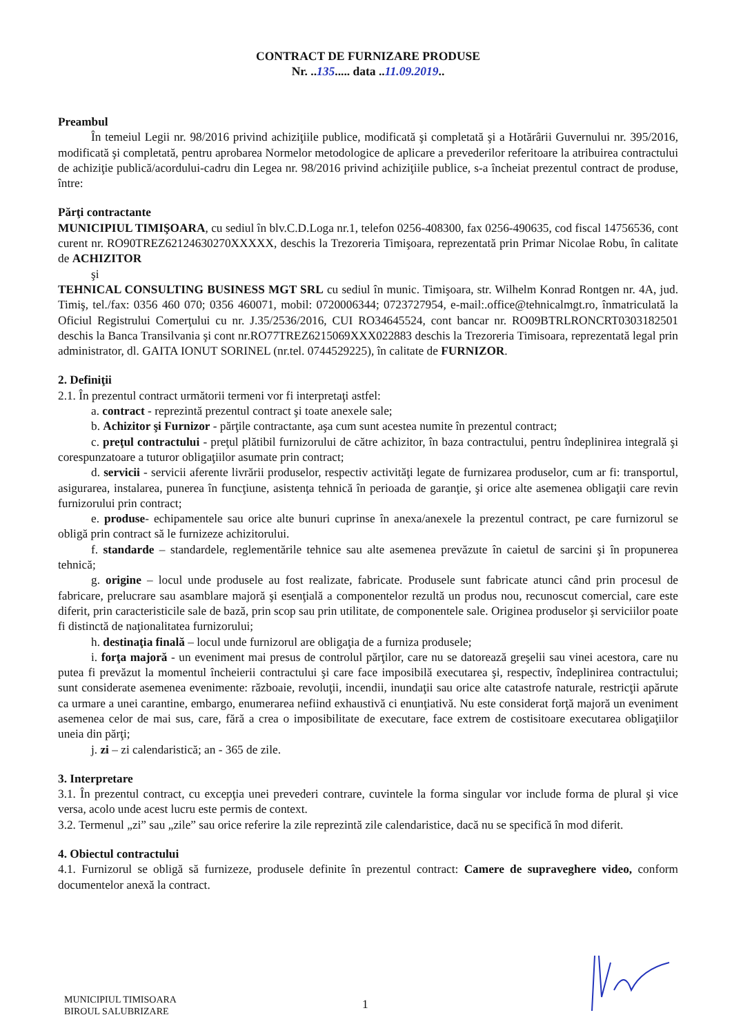CONTRACT DE FURNIZARE PRODUSE
Nr. ..135..... data ..11.09.2019..
Preambul
În temeiul Legii nr. 98/2016 privind achiziţiile publice, modificată şi completată şi a Hotărârii Guvernului nr. 395/2016, modificată şi completată, pentru aprobarea Normelor metodologice de aplicare a prevederilor referitoare la atribuirea contractului de achiziţie publică/acordului-cadru din Legea nr. 98/2016 privind achiziţiile publice, s-a încheiat prezentul contract de produse, între:
Părţi contractante
MUNICIPIUL TIMIŞOARA, cu sediul în blv.C.D.Loga nr.1, telefon 0256-408300, fax 0256-490635, cod fiscal 14756536, cont curent nr. RO90TREZ62124630270XXXXX, deschis la Trezoreria Timişoara, reprezentată prin Primar Nicolae Robu, în calitate de ACHIZITOR
şi
TEHNICAL CONSULTING BUSINESS MGT SRL cu sediul în munic. Timişoara, str. Wilhelm Konrad Rontgen nr. 4A, jud. Timiş, tel./fax: 0356 460 070; 0356 460071, mobil: 0720006344; 0723727954, e-mail:.office@tehnicalmgt.ro, înmatriculată la Oficiul Registrului Comerţului cu nr. J.35/2536/2016, CUI RO34645524, cont bancar nr. RO09BTRLRONCRT0303182501 deschis la Banca Transilvania şi cont nr.RO77TREZ6215069XXX022883 deschis la Trezoreria Timisoara, reprezentată legal prin administrator, dl. GAITA IONUT SORINEL (nr.tel. 0744529225), în calitate de FURNIZOR.
2. Definiţii
2.1. În prezentul contract următorii termeni vor fi interpretaţi astfel:
a. contract - reprezintă prezentul contract şi toate anexele sale;
b. Achizitor şi Furnizor - părţile contractante, aşa cum sunt acestea numite în prezentul contract;
c. preţul contractului - preţul plătibil furnizorului de către achizitor, în baza contractului, pentru îndeplinirea integrală şi corespunzatoare a tuturor obligaţiilor asumate prin contract;
d. servicii - servicii aferente livrării produselor, respectiv activităţi legate de furnizarea produselor, cum ar fi: transportul, asigurarea, instalarea, punerea în funcţiune, asistenţa tehnică în perioada de garanţie, şi orice alte asemenea obligaţii care revin furnizorului prin contract;
e. produse- echipamentele sau orice alte bunuri cuprinse în anexa/anexele la prezentul contract, pe care furnizorul se obligă prin contract să le furnizeze achizitorului.
f. standarde – standardele, reglementările tehnice sau alte asemenea prevăzute în caietul de sarcini şi în propunerea tehnică;
g. origine – locul unde produsele au fost realizate, fabricate. Produsele sunt fabricate atunci când prin procesul de fabricare, prelucrare sau asamblare majoră şi esenţială a componentelor rezultă un produs nou, recunoscut comercial, care este diferit, prin caracteristicile sale de bază, prin scop sau prin utilitate, de componentele sale. Originea produselor şi serviciilor poate fi distinctă de naţionalitatea furnizorului;
h. destinaţia finală – locul unde furnizorul are obligaţia de a furniza produsele;
i. forţa majoră - un eveniment mai presus de controlul părţilor, care nu se datorează greşelii sau vinei acestora, care nu putea fi prevăzut la momentul încheierii contractului şi care face imposibilă executarea şi, respectiv, îndeplinirea contractului; sunt considerate asemenea evenimente: războaie, revoluţii, incendii, inundaţii sau orice alte catastrofe naturale, restricţii apărute ca urmare a unei carantine, embargo, enumerarea nefiind exhaustivă ci enunţiativă. Nu este considerat forţă majoră un eveniment asemenea celor de mai sus, care, fără a crea o imposibilitate de executare, face extrem de costisitoare executarea obligaţiilor uneia din părţi;
j. zi – zi calendaristică; an - 365 de zile.
3. Interpretare
3.1. În prezentul contract, cu excepţia unei prevederi contrare, cuvintele la forma singular vor include forma de plural şi vice versa, acolo unde acest lucru este permis de context.
3.2. Termenul „zi” sau „zile” sau orice referire la zile reprezintă zile calendaristice, dacă nu se specifică în mod diferit.
4. Obiectul contractului
4.1. Furnizorul se obligă să furnizeze, produsele definite în prezentul contract: Camere de supraveghere video, conform documentelor anexă la contract.
MUNICIPIUL TIMISOARA
BIROUL SALUBRIZARE
1